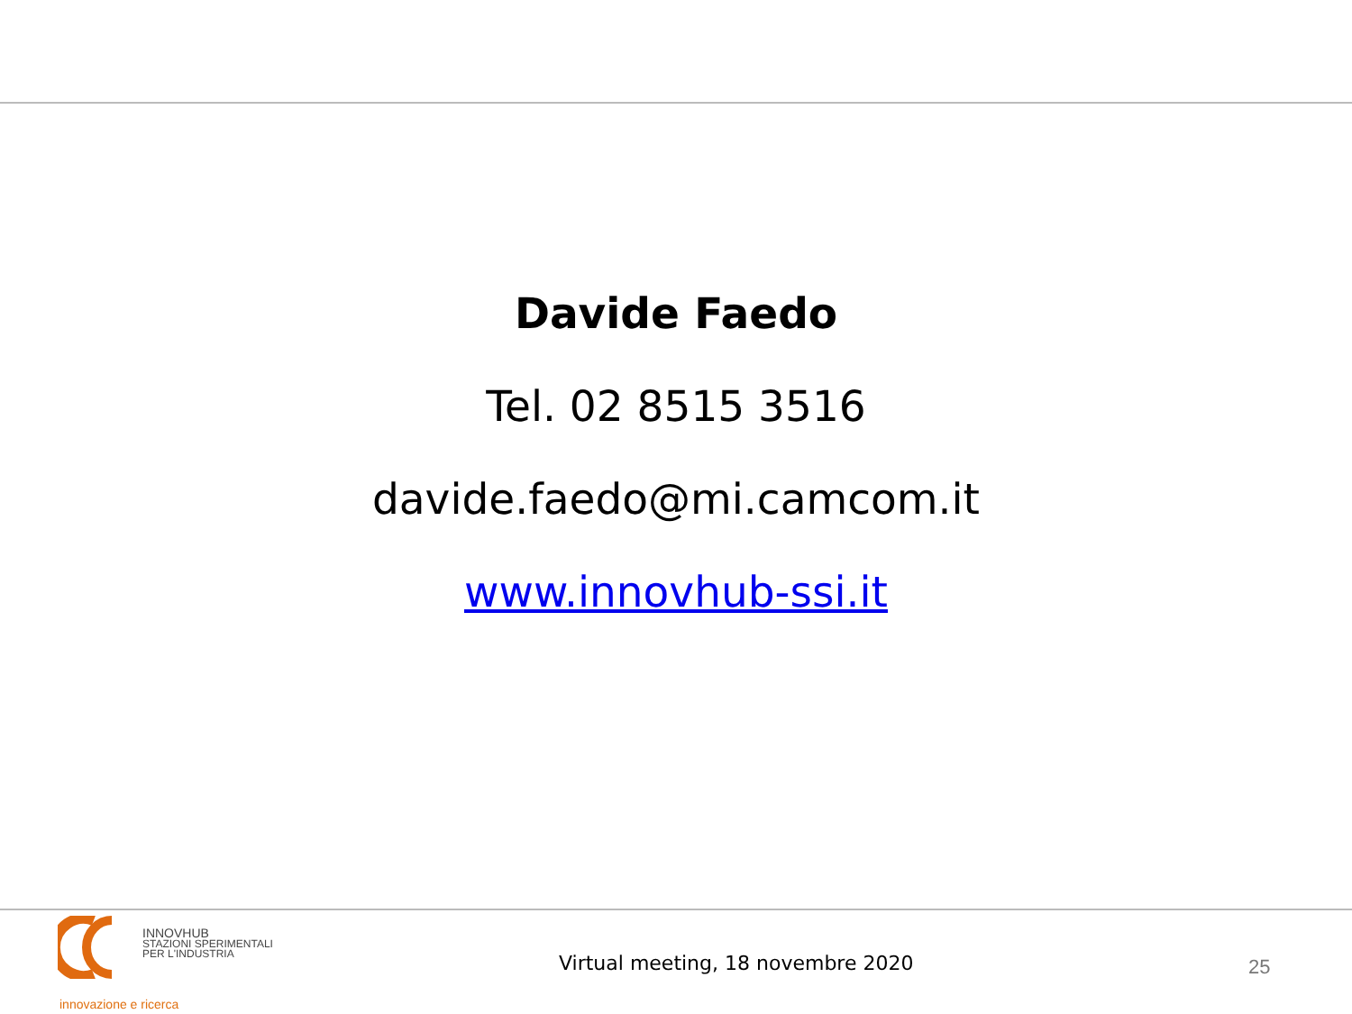Davide Faedo
Tel. 02 8515 3516
davide.faedo@mi.camcom.it
www.innovhub-ssi.it
INNOVHUB
STAZIONI SPERIMENTALI
PER L'INDUSTRIA
innovazione e ricerca
Virtual meeting, 18 novembre 2020
25